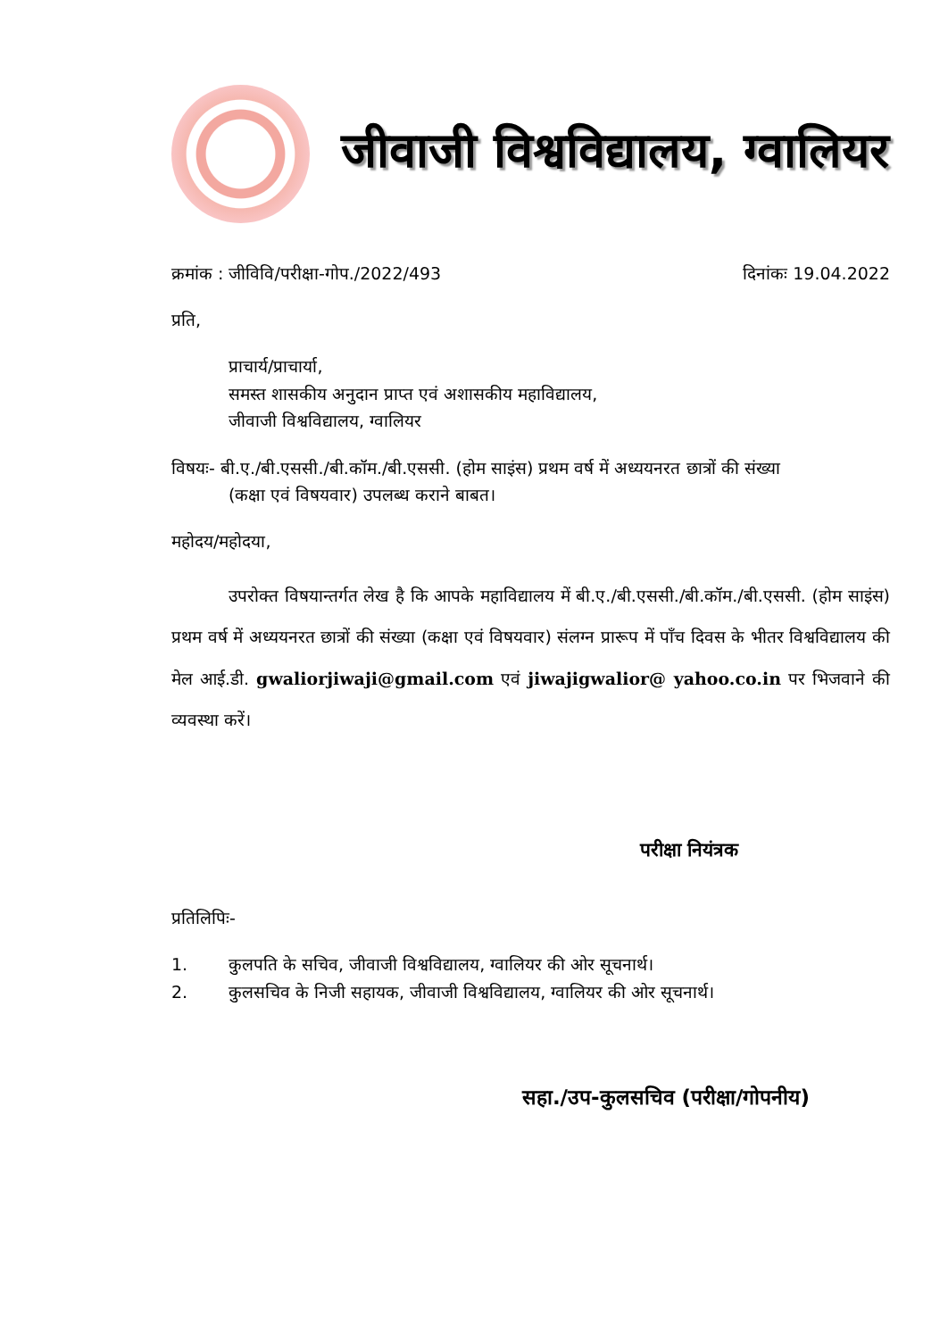जीवाजी विश्वविद्यालय, ग्वालियर
क्रमांक : जीविवि/परीक्षा-गोप./2022/493 दिनांकः 19.04.2022
प्रति,
प्राचार्य/प्राचार्या,
समस्त शासकीय अनुदान प्राप्त एवं अशासकीय महाविद्यालय,
जीवाजी विश्वविद्यालय, ग्वालियर
विषयः- बी.ए./बी.एससी./बी.कॉम./बी.एससी. (होम साइंस) प्रथम वर्ष में अध्ययनरत छात्रों की संख्या
(कक्षा एवं विषयवार) उपलब्ध कराने बाबत।
महोदय/महोदया,
उपरोक्त विषयान्तर्गत लेख है कि आपके महाविद्यालय में बी.ए./बी.एससी./बी.कॉम./बी.एससी. (होम साइंस) प्रथम वर्ष में अध्ययनरत छात्रों की संख्या (कक्षा एवं विषयवार) संलग्न प्रारूप में पाँच दिवस के भीतर विश्वविद्यालय की मेल आई.डी. gwaliorjiwaji@gmail.com एवं jiwajigwalior@ yahoo.co.in पर भिजवाने की व्यवस्था करें।
परीक्षा नियंत्रक
प्रतिलिपिः-
1. कुलपति के सचिव, जीवाजी विश्वविद्यालय, ग्वालियर की ओर सूचनार्थ।
2. कुलसचिव के निजी सहायक, जीवाजी विश्वविद्यालय, ग्वालियर की ओर सूचनार्थ।
सहा./उप-कुलसचिव (परीक्षा/गोपनीय)